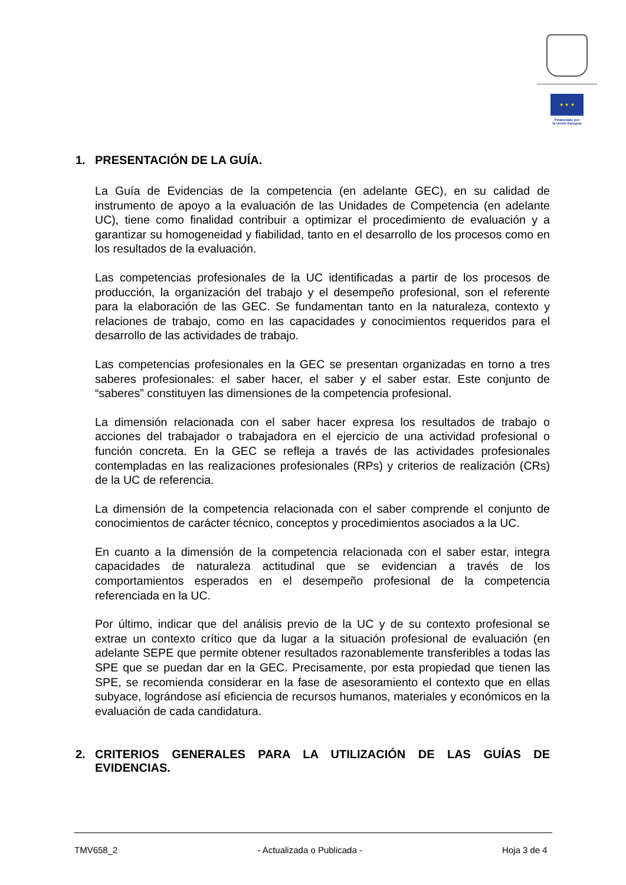★ ★ ★
Financiado por
la Unión Europea
1. PRESENTACIÓN DE LA GUÍA.
La Guía de Evidencias de la competencia (en adelante GEC), en su calidad de instrumento de apoyo a la evaluación de las Unidades de Competencia (en adelante UC), tiene como finalidad contribuir a optimizar el procedimiento de evaluación y a garantizar su homogeneidad y fiabilidad, tanto en el desarrollo de los procesos como en los resultados de la evaluación.
Las competencias profesionales de la UC identificadas a partir de los procesos de producción, la organización del trabajo y el desempeño profesional, son el referente para la elaboración de las GEC. Se fundamentan tanto en la naturaleza, contexto y relaciones de trabajo, como en las capacidades y conocimientos requeridos para el desarrollo de las actividades de trabajo.
Las competencias profesionales en la GEC se presentan organizadas en torno a tres saberes profesionales: el saber hacer, el saber y el saber estar. Este conjunto de “saberes” constituyen las dimensiones de la competencia profesional.
La dimensión relacionada con el saber hacer expresa los resultados de trabajo o acciones del trabajador o trabajadora en el ejercicio de una actividad profesional o función concreta. En la GEC se refleja a través de las actividades profesionales contempladas en las realizaciones profesionales (RPs) y criterios de realización (CRs) de la UC de referencia.
La dimensión de la competencia relacionada con el saber comprende el conjunto de conocimientos de carácter técnico, conceptos y procedimientos asociados a la UC.
En cuanto a la dimensión de la competencia relacionada con el saber estar, integra capacidades de naturaleza actitudinal que se evidencian a través de los comportamientos esperados en el desempeño profesional de la competencia referenciada en la UC.
Por último, indicar que del análisis previo de la UC y de su contexto profesional se extrae un contexto crítico que da lugar a la situación profesional de evaluación (en adelante SEPE que permite obtener resultados razonablemente transferibles a todas las SPE que se puedan dar en la GEC. Precisamente, por esta propiedad que tienen las SPE, se recomienda considerar en la fase de asesoramiento el contexto que en ellas subyace, lográndose así eficiencia de recursos humanos, materiales y económicos en la evaluación de cada candidatura.
2. CRITERIOS GENERALES PARA LA UTILIZACIÓN DE LAS GUÍAS DE EVIDENCIAS.
TMV658_2 - Actualizada o Publicada - Hoja 3 de 4